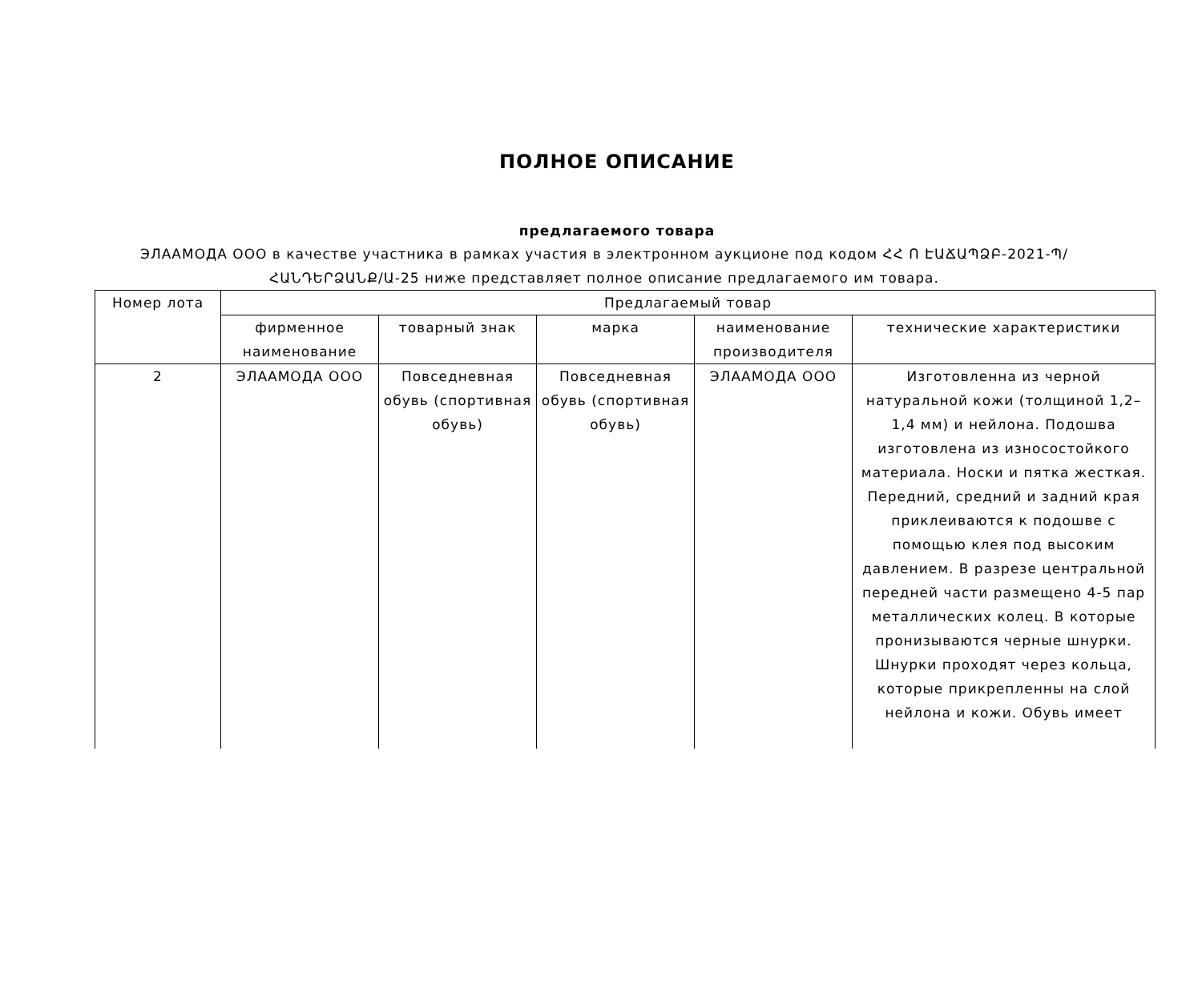ПОЛНОЕ ОПИСАНИЕ
предлагаемого товара
ЭЛААМОДА ООО в качестве участника в рамках участия в электронном аукционе под кодом ՀՀ Ո ԷԱՃԱՊՁԲ-2021-Պ/ՀԱՆԴԵՐՁԱՆՔ/Ա-25 ниже представляет полное описание предлагаемого им товара.
| Номер лота | Предлагаемый товар | | | | |
| --- | --- | --- | --- | --- | --- |
| | фирменное наименование | товарный знак | марка | наименование производителя | технические характеристики |
| 2 | ЭЛААМОДА ООО | Повседневная обувь (спортивная обувь) | Повседневная обувь (спортивная обувь) | ЭЛААМОДА ООО | Изготовленна из черной натуральной кожи (толщиной 1,2–1,4 мм) и нейлона. Подошва изготовлена из износостойкого материала. Носки и пятка жесткая. Передний, средний и задний края приклеиваются к подошве с помощью клея под высоким давлением. В разрезе центральной передней части размещено 4-5 пар металлических колец. В которые пронизываются черные шнурки. Шнурки проходят через кольца, которые прикрепленны на слой нейлона и кожи. Обувь имеет |